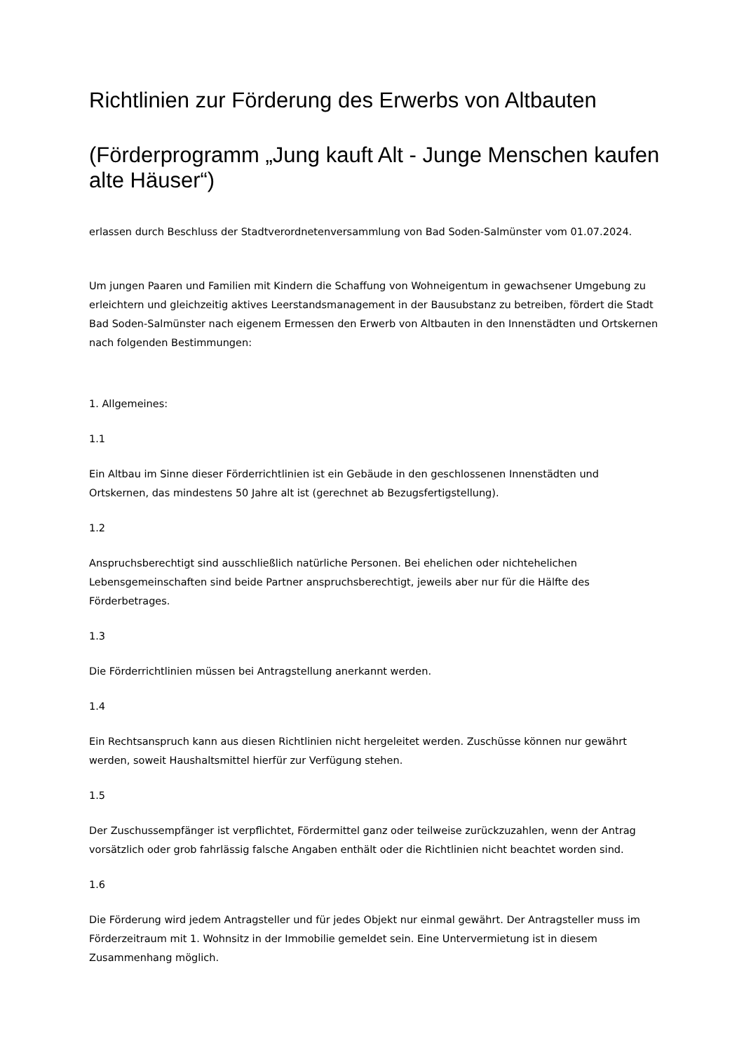Richtlinien zur Förderung des Erwerbs von Altbauten
(Förderprogramm „Jung kauft Alt - Junge Menschen kaufen alte Häuser“)
erlassen durch Beschluss der Stadtverordnetenversammlung von Bad Soden-Salmünster vom 01.07.2024.
Um jungen Paaren und Familien mit Kindern die Schaffung von Wohneigentum in gewachsener Umgebung zu erleichtern und gleichzeitig aktives Leerstandsmanagement in der Bausubstanz zu betreiben, fördert die Stadt Bad Soden-Salmünster nach eigenem Ermessen den Erwerb von Altbauten in den Innenstädten und Ortskernen nach folgenden Bestimmungen:
1. Allgemeines:
1.1
Ein Altbau im Sinne dieser Förderrichtlinien ist ein Gebäude in den geschlossenen Innenstädten und Ortskernen, das mindestens 50 Jahre alt ist (gerechnet ab Bezugsfertigstellung).
1.2
Anspruchsberechtigt sind ausschließlich natürliche Personen. Bei ehelichen oder nichtehelichen Lebensgemeinschaften sind beide Partner anspruchsberechtigt, jeweils aber nur für die Hälfte des Förderbetrages.
1.3
Die Förderrichtlinien müssen bei Antragstellung anerkannt werden.
1.4
Ein Rechtsanspruch kann aus diesen Richtlinien nicht hergeleitet werden. Zuschüsse können nur gewährt werden, soweit Haushaltsmittel hierfür zur Verfügung stehen.
1.5
Der Zuschussempfänger ist verpflichtet, Fördermittel ganz oder teilweise zurückzuzahlen, wenn der Antrag vorsätzlich oder grob fahrlässig falsche Angaben enthält oder die Richtlinien nicht beachtet worden sind.
1.6
Die Förderung wird jedem Antragsteller und für jedes Objekt nur einmal gewährt. Der Antragsteller muss im Förderzeitraum mit 1. Wohnsitz in der Immobilie gemeldet sein. Eine Untervermietung ist in diesem Zusammenhang möglich.